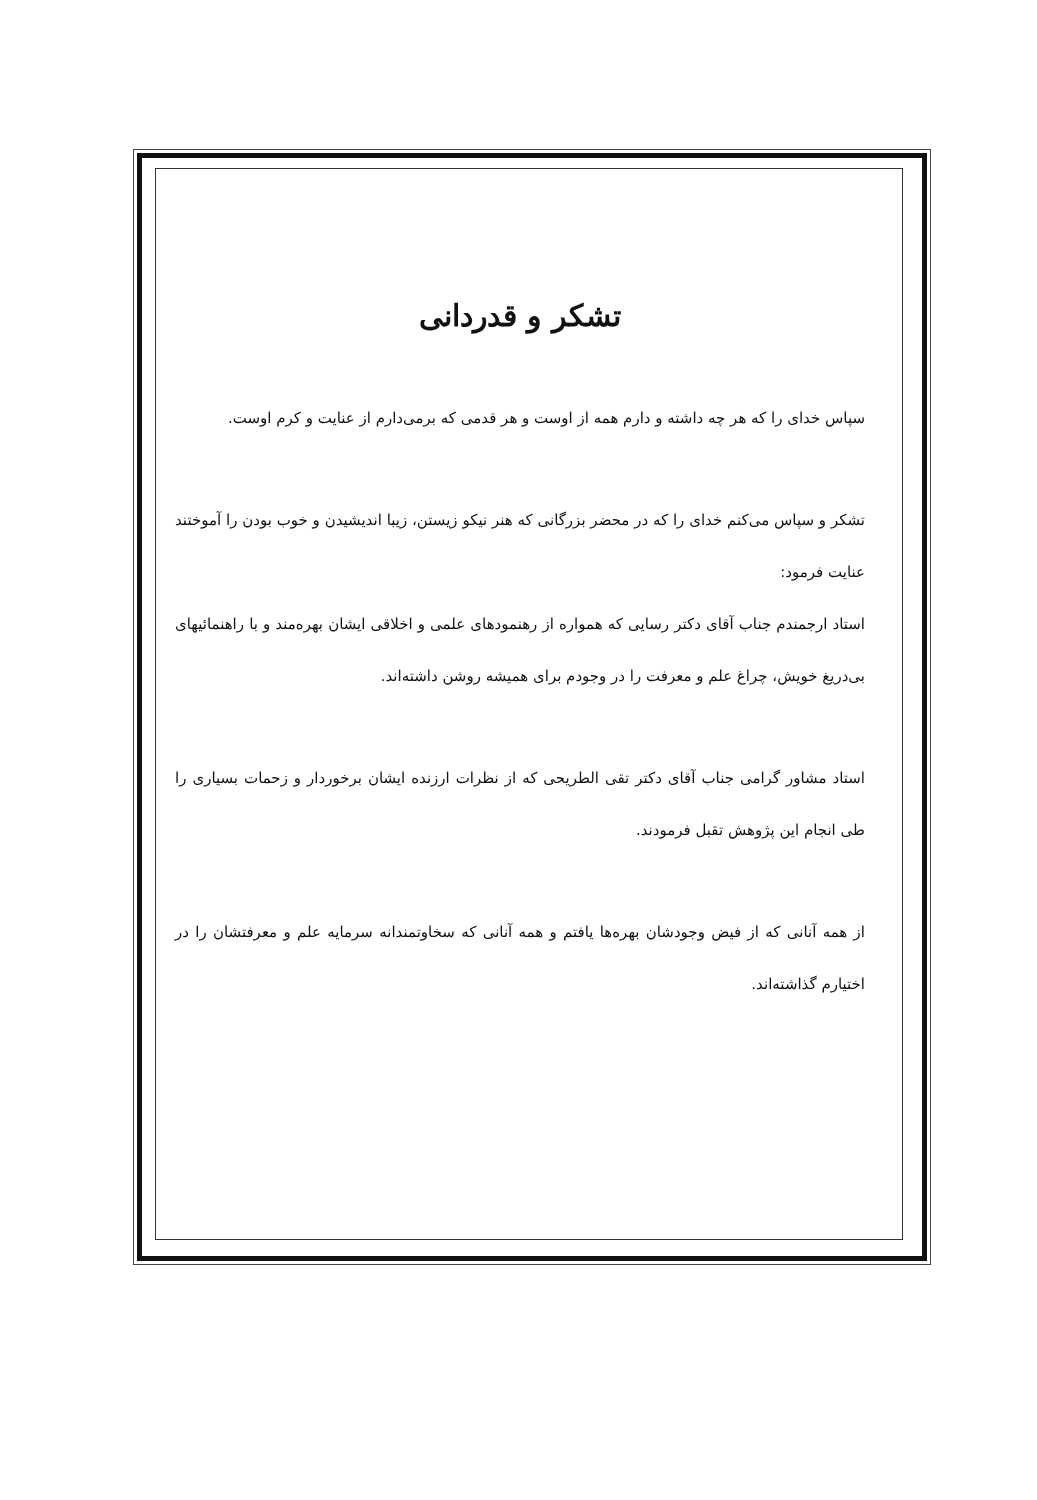تشکر و قدردانی
سپاس خدای را که هر چه داشته و دارم همه از اوست و هر قدمی که برمی‌دارم از عنایت و کرم اوست.
تشکر و سپاس می‌کنم خدای را که در محضر بزرگانی که هنر نیکو زیستن، زیبا اندیشیدن و خوب بودن را آموختند عنایت فرمود:
استاد ارجمندم جناب آقای دکتر رسایی که همواره از رهنمودهای علمی و اخلاقی ایشان بهره‌مند و با راهنمائیهای بی‌دریغ خویش، چراغ علم و معرفت را در وجودم برای همیشه روشن داشته‌اند.
استاد مشاور گرامی جناب آقای دکتر تقی الطریحی که از نظرات ارزنده ایشان برخوردار و زحمات بسیاری را طی انجام این پژوهش تقبل فرمودند.
از همه آنانی که از فیض وجودشان بهره‌ها یافتم و همه آنانی که سخاوتمندانه سرمایه علم و معرفتشان را در اختیارم گذاشته‌اند.